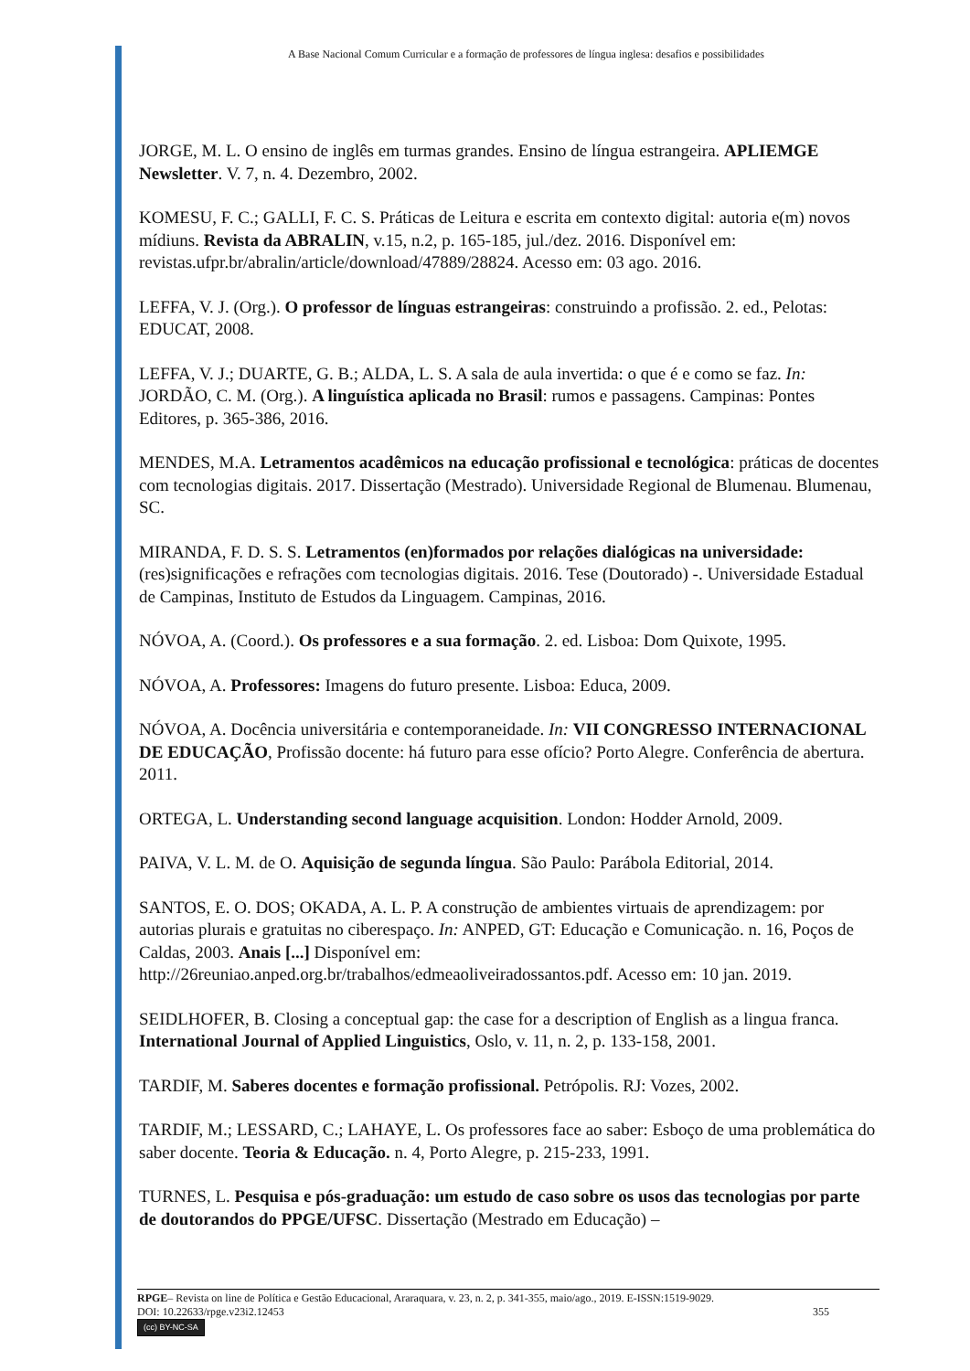A Base Nacional Comum Curricular e a formação de professores de língua inglesa: desafios e possibilidades
JORGE, M. L. O ensino de inglês em turmas grandes. Ensino de língua estrangeira. APLIEMGE Newsletter. V. 7, n. 4. Dezembro, 2002.
KOMESU, F. C.; GALLI, F. C. S. Práticas de Leitura e escrita em contexto digital: autoria e(m) novos mídiuns. Revista da ABRALIN, v.15, n.2, p. 165-185, jul./dez. 2016. Disponível em: revistas.ufpr.br/abralin/article/download/47889/28824. Acesso em: 03 ago. 2016.
LEFFA, V. J. (Org.). O professor de línguas estrangeiras: construindo a profissão. 2. ed., Pelotas: EDUCAT, 2008.
LEFFA, V. J.; DUARTE, G. B.; ALDA, L. S. A sala de aula invertida: o que é e como se faz. In: JORDÃO, C. M. (Org.). A linguística aplicada no Brasil: rumos e passagens. Campinas: Pontes Editores, p. 365-386, 2016.
MENDES, M.A. Letramentos acadêmicos na educação profissional e tecnológica: práticas de docentes com tecnologias digitais. 2017. Dissertação (Mestrado). Universidade Regional de Blumenau. Blumenau, SC.
MIRANDA, F. D. S. S. Letramentos (en)formados por relações dialógicas na universidade: (res)significações e refrações com tecnologias digitais. 2016. Tese (Doutorado) -. Universidade Estadual de Campinas, Instituto de Estudos da Linguagem. Campinas, 2016.
NÓVOA, A. (Coord.). Os professores e a sua formação. 2. ed. Lisboa: Dom Quixote, 1995.
NÓVOA, A. Professores: Imagens do futuro presente. Lisboa: Educa, 2009.
NÓVOA, A. Docência universitária e contemporaneidade. In: VII CONGRESSO INTERNACIONAL DE EDUCAÇÃO, Profissão docente: há futuro para esse ofício? Porto Alegre. Conferência de abertura. 2011.
ORTEGA, L. Understanding second language acquisition. London: Hodder Arnold, 2009.
PAIVA, V. L. M. de O. Aquisição de segunda língua. São Paulo: Parábola Editorial, 2014.
SANTOS, E. O. DOS; OKADA, A. L. P. A construção de ambientes virtuais de aprendizagem: por autorias plurais e gratuitas no ciberespaço. In: ANPED, GT: Educação e Comunicação. n. 16, Poços de Caldas, 2003. Anais [...] Disponível em: http://26reuniao.anped.org.br/trabalhos/edmeaoliveiradossantos.pdf. Acesso em: 10 jan. 2019.
SEIDLHOFER, B. Closing a conceptual gap: the case for a description of English as a lingua franca. International Journal of Applied Linguistics, Oslo, v. 11, n. 2, p. 133-158, 2001.
TARDIF, M. Saberes docentes e formação profissional. Petrópolis. RJ: Vozes, 2002.
TARDIF, M.; LESSARD, C.; LAHAYE, L. Os professores face ao saber: Esboço de uma problemática do saber docente. Teoria & Educação. n. 4, Porto Alegre, p. 215-233, 1991.
TURNES, L. Pesquisa e pós-graduação: um estudo de caso sobre os usos das tecnologias por parte de doutorandos do PPGE/UFSC. Dissertação (Mestrado em Educação) –
RPGE– Revista on line de Política e Gestão Educacional, Araraquara, v. 23, n. 2, p. 341-355, maio/ago., 2019. E-ISSN:1519-9029.
DOI: 10.22633/rpge.v23i2.12453 355
(cc) BY-NC-SA